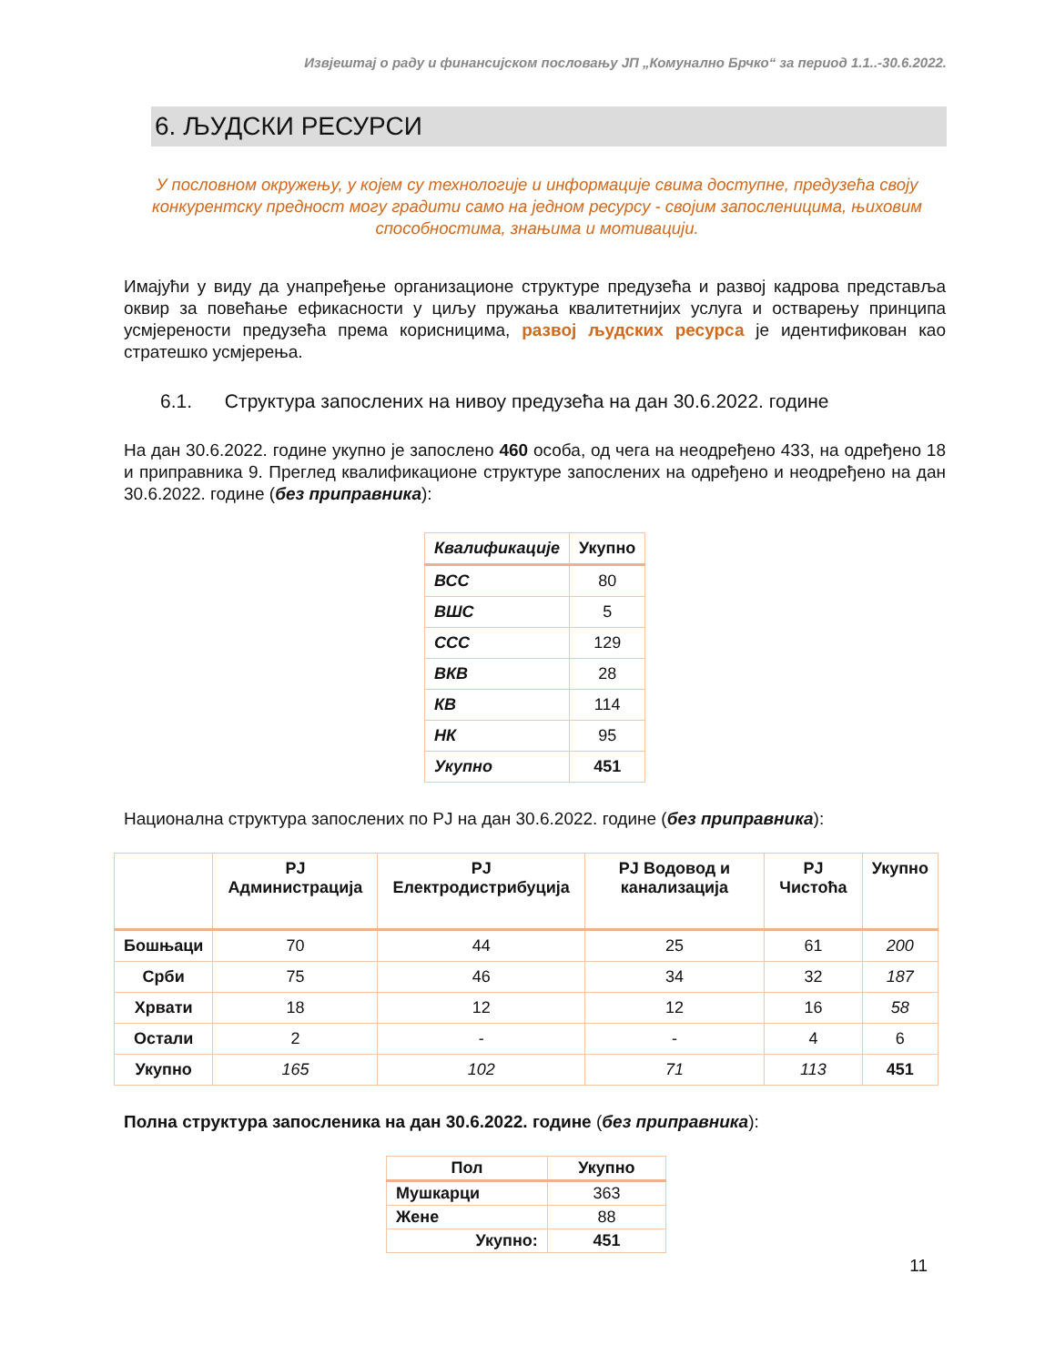Извјештај о раду и финансијском пословању ЈП „Комунално Брчко“ за период 1.1..-30.6.2022.
6. ЉУДСКИ РЕСУРСИ
У пословном окружењу, у којем су технологије и информације свима доступне, предузећа своју конкурентску предност могу градити само на једном ресурсу - својим запосленицима, њиховим способностима, знањима и мотивацији.
Имајући у виду да унапређење организационе структуре предузећа и развој кадрова представља оквир за повећање ефикасности у циљу пружања квалитетнијих услуга и остварењу принципа усмјерености предузећа према корисницима, развој људских ресурса је идентификован као стратешко усмјерења.
6.1. Структура запослених на нивоу предузећа на дан 30.6.2022. године
На дан 30.6.2022. године укупно је запослено 460 особа, од чега на неодређено 433, на одређено 18 и приправника 9. Преглед квалификационе структуре запослених на одређено и неодређено на дан 30.6.2022. године (без приправника):
| Квалификације | Укупно |
| --- | --- |
| ВСС | 80 |
| ВШС | 5 |
| ССС | 129 |
| ВКВ | 28 |
| КВ | 114 |
| НК | 95 |
| Укупно | 451 |
Национална структура запослених по РЈ на дан 30.6.2022. године (без приправника):
| | РЈ Администрација | РЈ Електродистрибуција | РЈ Водовод и канализација | РЈ Чистоћа | Укупно |
| --- | --- | --- | --- | --- | --- |
| Бошњаци | 70 | 44 | 25 | 61 | 200 |
| Срби | 75 | 46 | 34 | 32 | 187 |
| Хрвати | 18 | 12 | 12 | 16 | 58 |
| Остали | 2 | - | - | 4 | 6 |
| Укупно | 165 | 102 | 71 | 113 | 451 |
Полна структура запосленика на дан 30.6.2022. године (без приправника):
| Пол | Укупно |
| --- | --- |
| Мушкарци | 363 |
| Жене | 88 |
| Укупно: | 451 |
11